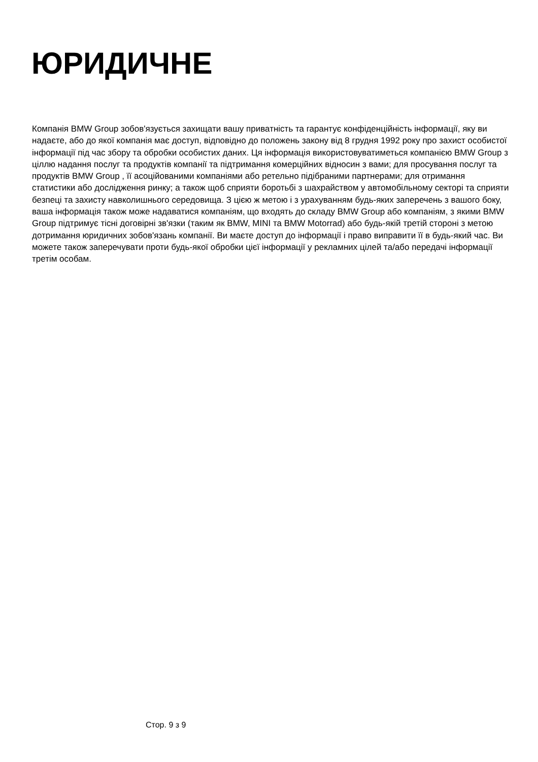ЮРИДИЧНЕ
Компанія BMW Group зобов'язується захищати вашу приватність та гарантує конфіденційність інформації, яку ви надаєте, або до якої компанія має доступ, відповідно до положень закону від 8 грудня 1992 року про захист особистої інформації під час збору та обробки особистих даних. Ця інформація використовуватиметься компанією BMW Group з ціллю надання послуг та продуктів компанії та підтримання комерційних відносин з вами; для просування послуг та продуктів BMW Group , її асоційованими компаніями або ретельно підібраними партнерами; для отримання статистики або дослідження ринку; а також щоб сприяти боротьбі з шахрайством у автомобільному секторі та сприяти безпеці та захисту навколишнього середовища. З цією ж метою і з урахуванням будь-яких заперечень з вашого боку, ваша інформація також може надаватися компаніям, що входять до складу BMW Group або компаніям, з якими BMW Group підтримує тісні договірні зв'язки (таким як BMW, MINI та BMW Motorrad) або будь-якій третій стороні з метою дотримання юридичних зобов'язань компанії. Ви маєте доступ до інформації і право виправити її в будь-який час. Ви можете також заперечувати проти будь-якої обробки цієї інформації у рекламних цілей та/або передачі інформації третім особам.
Стор. 9 з 9